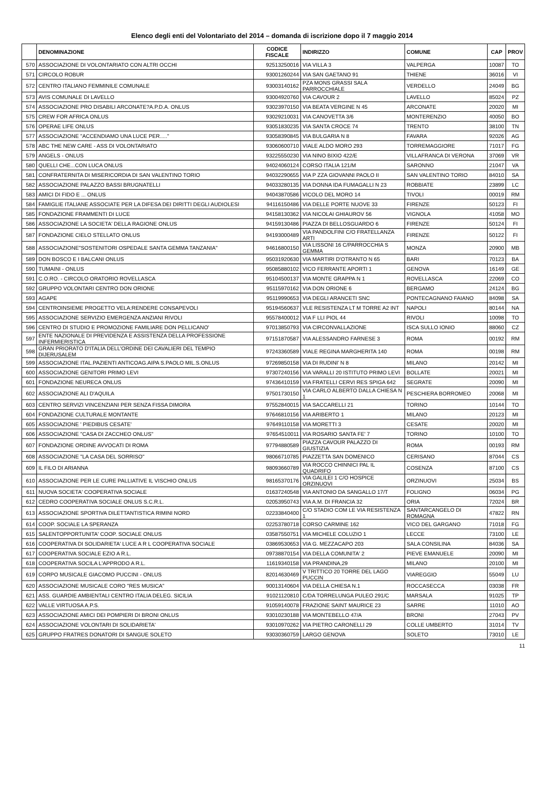Elenco degli enti del Volontariato del 2014 – domanda di iscrizione dopo il 7 maggio 2014
| | DENOMINAZIONE | CODICE FISCALE | INDIRIZZO | COMUNE | CAP | PROV |
| --- | --- | --- | --- | --- | --- | --- |
| 570 | ASSOCIAZIONE DI VOLONTARIATO CON ALTRI OCCHI | 92513250016 | VIA VILLA 3 | VALPERGA | 10087 | TO |
| 571 | CIRCOLO ROBUR | 93001260244 | VIA SAN GAETANO 91 | THIENE | 36016 | VI |
| 572 | CENTRO ITALIANO FEMMINILE COMUNALE | 93003140162 | PZA MONS GRASSI SALA PARROCCHIALE | VERDELLO | 24049 | BG |
| 573 | AVIS COMUNALE DI LAVELLO | 93004920760 | VIA CAVOUR 2 | LAVELLO | 85024 | PZ |
| 574 | ASSOCIAZIONE PRO DISABILI ARCONATE?A.P.D.A. ONLUS | 93023970150 | VIA BEATA VERGINE N 45 | ARCONATE | 20020 | MI |
| 575 | CREW FOR AFRICA ONLUS | 93029210031 | VIA CANOVETTA 3/6 | MONTERENZIO | 40050 | BO |
| 576 | OPERAE LIFE ONLUS | 93051830235 | VIA SANTA CROCE 74 | TRENTO | 38100 | TN |
| 577 | ASSOCIAZIONE "ACCENDIAMO UNA LUCE PER....." | 93058390845 | VIA BULGARIA N 8 | FAVARA | 92026 | AG |
| 578 | ABC THE NEW CARE - ASS DI VOLONTARIATO | 93060600710 | VIALE ALDO MORO 293 | TORREMAGGIORE | 71017 | FG |
| 579 | ANGELS - ONLUS | 93225550230 | VIA NINO BIXIO 422/E | VILLAFRANCA DI VERONA | 37069 | VR |
| 580 | QUELLI CHE...CON LUCA ONLUS | 94024060124 | CORSO ITALIA 121/M | SARONNO | 21047 | VA |
| 581 | CONFRATERNITA DI MISERICORDIA DI SAN VALENTINO TORIO | 94032290655 | VIA P ZZA GIOVANNI PAOLO II | SAN VALENTINO TORIO | 84010 | SA |
| 582 | ASSOCIAZIONE PALAZZO BASSI BRUGNATELLI | 94033280135 | VIA DONNA IDA FUMAGALLI N 23 | ROBBIATE | 23899 | LC |
| 583 | AMICI DI FIDO E ... ONLUS | 94043870586 | VICOLO DEL MORO 14 | TIVOLI | 00019 | RM |
| 584 | FAMIGLIE ITALIANE ASSOCIATE PER LA DIFESA DEI DIRITTI DEGLI AUDIOLESI | 94116150486 | VIA DELLE PORTE NUOVE 33 | FIRENZE | 50123 | FI |
| 585 | FONDAZIONE FRAMMENTI DI LUCE | 94158130362 | VIA NICOLAI GHIAUROV 56 | VIGNOLA | 41058 | MO |
| 586 | ASSOCIAZIONE LA SOCIETA' DELLA RAGIONE ONLUS | 94159130486 | PIAZZA DI BELLOSGUARDO 6 | FIRENZE | 50124 | FI |
| 587 | FONDAZIONE CIELO STELLATO ONLUS | 94193000489 | VIA PANDOLFINI C/O FRATELLANZA ARTI | FIRENZE | 50122 | FI |
| 588 | ASSOCIAZIONE"SOSTENITORI OSPEDALE SANTA GEMMA TANZANIA" | 94616800150 | VIA LISSONI 16 C/PARROCCHIA S GEMMA | MONZA | 20900 | MB |
| 589 | DON BOSCO E I BALCANI ONLUS | 95031920630 | VIA MARTIRI D'OTRANTO N 65 | BARI | 70123 | BA |
| 590 | TUMAINI - ONLUS | 95085880102 | VICO FERRANTE APORTI 1 | GENOVA | 16149 | GE |
| 591 | C.O.RO. - CIRCOLO ORATORIO ROVELLASCA | 95104500137 | VIA MONTE GRAPPA N 1 | ROVELLASCA | 22069 | CO |
| 592 | GRUPPO VOLONTARI CENTRO DON ORIONE | 95115970162 | VIA DON ORIONE 6 | BERGAMO | 24124 | BG |
| 593 | AGAPE | 95119990653 | VIA DEGLI ARANCETI SNC | PONTECAGNANO FAIANO | 84098 | SA |
| 594 | CENTROINSIEME PROGETTO VELA:RENDERE CONSAPEVOLI | 95194560637 | VLE RESISTENZA LT M TORRE A2 INT | NAPOLI | 80144 | NA |
| 595 | ASSOCIAZIONE SERVIZIO EMERGENZA ANZIANI RIVOLI | 95578400012 | VIA F LLI PIOL 44 | RIVOLI | 10098 | TO |
| 596 | CENTRO DI STUDIO E PROMOZIONE FAMILIARE DON PELLICANO' | 97013850793 | VIA CIRCONVALLAZIONE | ISCA SULLO IONIO | 88060 | CZ |
| 597 | ENTE NAZIONALE DI PREVIDENZA E ASSISTENZA DELLA PROFESSIONE INFERMIERISTICA | 97151870587 | VIA ALESSANDRO FARNESE 3 | ROMA | 00192 | RM |
| 598 | GRAN PRIORATO D'ITALIA DELL'ORDINE DEI CAVALIERI DEL TEMPIO DIJERUSALEM | 97243360589 | VIALE REGINA MARGHERITA 140 | ROMA | 00198 | RM |
| 599 | ASSOCIAZIONE ITAL.PAZIENTI ANTICOAG.AIPA S.PAOLO MIL.S.ONLUS | 97269850158 | VIA DI RUDINI' N 8 | MILANO | 20142 | MI |
| 600 | ASSOCIAZIONE GENITORI PRIMO LEVI | 97307240156 | VIA VARALLI 20 ISTITUTO PRIMO LEVI | BOLLATE | 20021 | MI |
| 601 | FONDAZIONE NEURECA ONLUS | 97436410159 | VIA FRATELLI CERVI RES SPIGA 642 | SEGRATE | 20090 | MI |
| 602 | ASSOCIAZIONE ALI D'AQUILA | 97501730150 | VIA CARLO ALBERTO DALLA CHIESA N 1 | PESCHIERA BORROMEO | 20068 | MI |
| 603 | CENTRO SERVIZI VINCENZIANI PER SENZA FISSA DIMORA | 97552840015 | VIA SACCARELLI 21 | TORINO | 10144 | TO |
| 604 | FONDAZIONE CULTURALE MONTANTE | 97646810156 | VIA ARIBERTO 1 | MILANO | 20123 | MI |
| 605 | ASSOCIAZIONE ' PIEDIBUS CESATE' | 97649110158 | VIA MORETTI 3 | CESATE | 20020 | MI |
| 606 | ASSOCIAZIONE "CASA DI ZACCHEO ONLUS" | 97654510011 | VIA ROSARIO SANTA FE' 7 | TORINO | 10100 | TO |
| 607 | FONDAZIONE ORDINE AVVOCATI DI ROMA | 97794880589 | PIAZZA CAVOUR PALAZZO DI GIUSTIZIA | ROMA | 00193 | RM |
| 608 | ASSOCIAZIONE "LA CASA DEL SORRISO" | 98066710785 | PIAZZETTA SAN DOMENICO | CERISANO | 87044 | CS |
| 609 | IL FILO DI ARIANNA | 98093660789 | VIA ROCCO CHINNICI PAL IL QUADRIFO | COSENZA | 87100 | CS |
| 610 | ASSOCIAZIONE PER LE CURE PALLIATIVE IL VISCHIO ONLUS | 98165370176 | VIA GALILEI 1 C/O HOSPICE ORZINUOVI | ORZINUOVI | 25034 | BS |
| 611 | NUOVA SOCIETA' COOPERATIVA SOCIALE | 01637240548 | VIA ANTONIO DA SANGALLO 17/T | FOLIGNO | 06034 | PG |
| 612 | CEDRO COOPERATIVA SOCIALE ONLUS S.C.R.L. | 02053950743 | VIA A.M. DI FRANCIA 32 | ORIA | 72024 | BR |
| 613 | ASSOCIAZIONE SPORTIVA DILETTANTISTICA RIMINI NORD | 02233840400 | C/O STADIO COM LE VIA RESISTENZA 1 | SANTARCANGELO DI ROMAGNA | 47822 | RN |
| 614 | COOP. SOCIALE LA SPERANZA | 02253780718 | CORSO CARMINE 162 | VICO DEL GARGANO | 71018 | FG |
| 615 | SALENTOPPORTUNITA' COOP. SOCIALE ONLUS | 03587550751 | VIA MICHELE COLUZIO 1 | LECCE | 73100 | LE |
| 616 | COOPERATIVA DI SOLIDARIETA' LUCE A R L COOPERATIVA SOCIALE | 03869530653 | VIA G. MEZZACAPO 203 | SALA CONSILINA | 84036 | SA |
| 617 | COOPERATIVA SOCIALE EZIO A R.L. | 09738870154 | VIA DELLA COMUNITA' 2 | PIEVE EMANUELE | 20090 | MI |
| 618 | COOPERATIVA SOCILA L'APPRODO A R.L. | 11619340158 | VIA PRANDINA,29 | MILANO | 20100 | MI |
| 619 | CORPO MUSICALE GIACOMO PUCCINI - ONLUS | 82014630469 | V TRITTICO 20 TORRE DEL LAGO PUCCIN | VIAREGGIO | 55049 | LU |
| 620 | ASSOCIAZIONE MUSICALE CORO "RES MUSICA" | 90013140604 | VIA DELLA CHIESA N.1 | ROCCASECCA | 03038 | FR |
| 621 | ASS. GUARDIE AMBIENTALI CENTRO ITALIA DELEG. SICILIA | 91021120810 | C/DA TORRELUNGA PULEO 291/C | MARSALA | 91025 | TP |
| 622 | VALLE VIRTUOSA A.P.S. | 91059140078 | FRAZIONE SAINT MAURICE 23 | SARRE | 11010 | AO |
| 623 | ASSOCIAZIONE AMICI DEI POMPIERI DI BRONI ONLUS | 93010230188 | VIA MONTEBELLO 47/A | BRONI | 27043 | PV |
| 624 | ASSOCIAZIONE VOLONTARI DI SOLIDARIETA' | 93010970262 | VIA PIETRO CARONELLI 29 | COLLE UMBERTO | 31014 | TV |
| 625 | GRUPPO FRATRES DONATORI DI SANGUE SOLETO | 93030360759 | LARGO GENOVA | SOLETO | 73010 | LE |
11